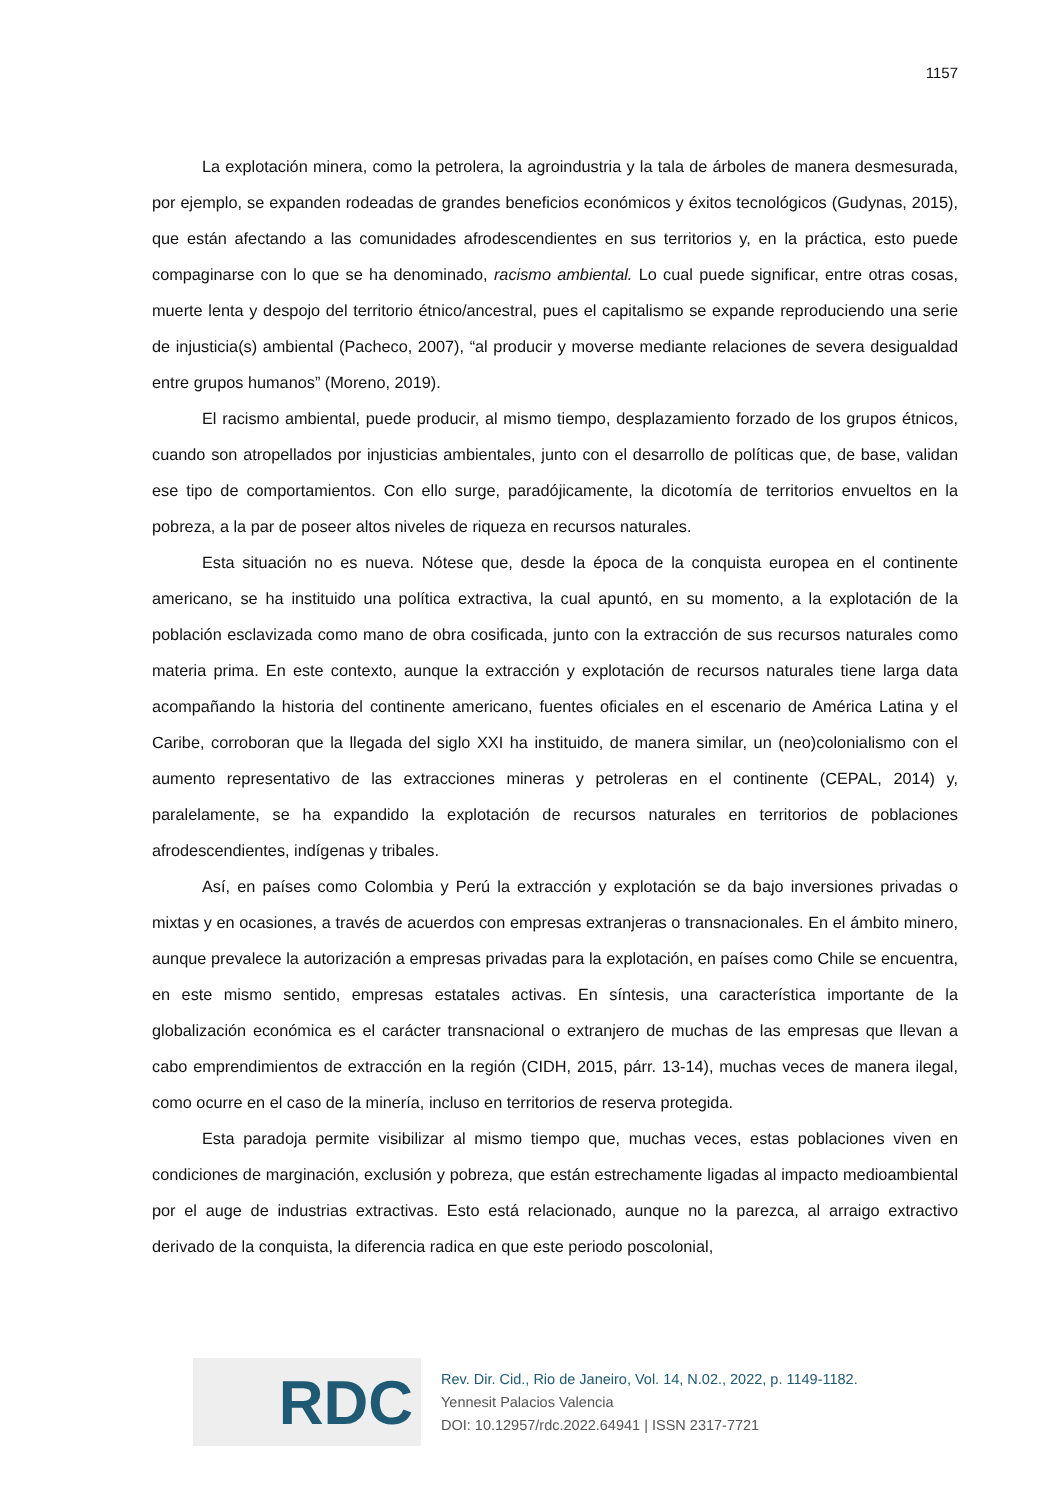1157
La explotación minera, como la petrolera, la agroindustria y la tala de árboles de manera desmesurada, por ejemplo, se expanden rodeadas de grandes beneficios económicos y éxitos tecnológicos (Gudynas, 2015), que están afectando a las comunidades afrodescendientes en sus territorios y, en la práctica, esto puede compaginarse con lo que se ha denominado, racismo ambiental. Lo cual puede significar, entre otras cosas, muerte lenta y despojo del territorio étnico/ancestral, pues el capitalismo se expande reproduciendo una serie de injusticia(s) ambiental (Pacheco, 2007), “al producir y moverse mediante relaciones de severa desigualdad entre grupos humanos” (Moreno, 2019).
El racismo ambiental, puede producir, al mismo tiempo, desplazamiento forzado de los grupos étnicos, cuando son atropellados por injusticias ambientales, junto con el desarrollo de políticas que, de base, validan ese tipo de comportamientos. Con ello surge, paradójicamente, la dicotomía de territorios envueltos en la pobreza, a la par de poseer altos niveles de riqueza en recursos naturales.
Esta situación no es nueva. Nótese que, desde la época de la conquista europea en el continente americano, se ha instituido una política extractiva, la cual apuntó, en su momento, a la explotación de la población esclavizada como mano de obra cosificada, junto con la extracción de sus recursos naturales como materia prima. En este contexto, aunque la extracción y explotación de recursos naturales tiene larga data acompañando la historia del continente americano, fuentes oficiales en el escenario de América Latina y el Caribe, corroboran que la llegada del siglo XXI ha instituido, de manera similar, un (neo)colonialismo con el aumento representativo de las extracciones mineras y petroleras en el continente (CEPAL, 2014) y, paralelamente, se ha expandido la explotación de recursos naturales en territorios de poblaciones afrodescendientes, indígenas y tribales.
Así, en países como Colombia y Perú la extracción y explotación se da bajo inversiones privadas o mixtas y en ocasiones, a través de acuerdos con empresas extranjeras o transnacionales. En el ámbito minero, aunque prevalece la autorización a empresas privadas para la explotación, en países como Chile se encuentra, en este mismo sentido, empresas estatales activas. En síntesis, una característica importante de la globalización económica es el carácter transnacional o extranjero de muchas de las empresas que llevan a cabo emprendimientos de extracción en la región (CIDH, 2015, párr. 13-14), muchas veces de manera ilegal, como ocurre en el caso de la minería, incluso en territorios de reserva protegida.
Esta paradoja permite visibilizar al mismo tiempo que, muchas veces, estas poblaciones viven en condiciones de marginación, exclusión y pobreza, que están estrechamente ligadas al impacto medioambiental por el auge de industrias extractivas. Esto está relacionado, aunque no la parezca, al arraigo extractivo derivado de la conquista, la diferencia radica en que este periodo poscolonial,
RDC
Rev. Dir. Cid., Rio de Janeiro, Vol. 14, N.02., 2022, p. 1149-1182.
Yennesit Palacios Valencia
DOI: 10.12957/rdc.2022.64941 | ISSN 2317-7721